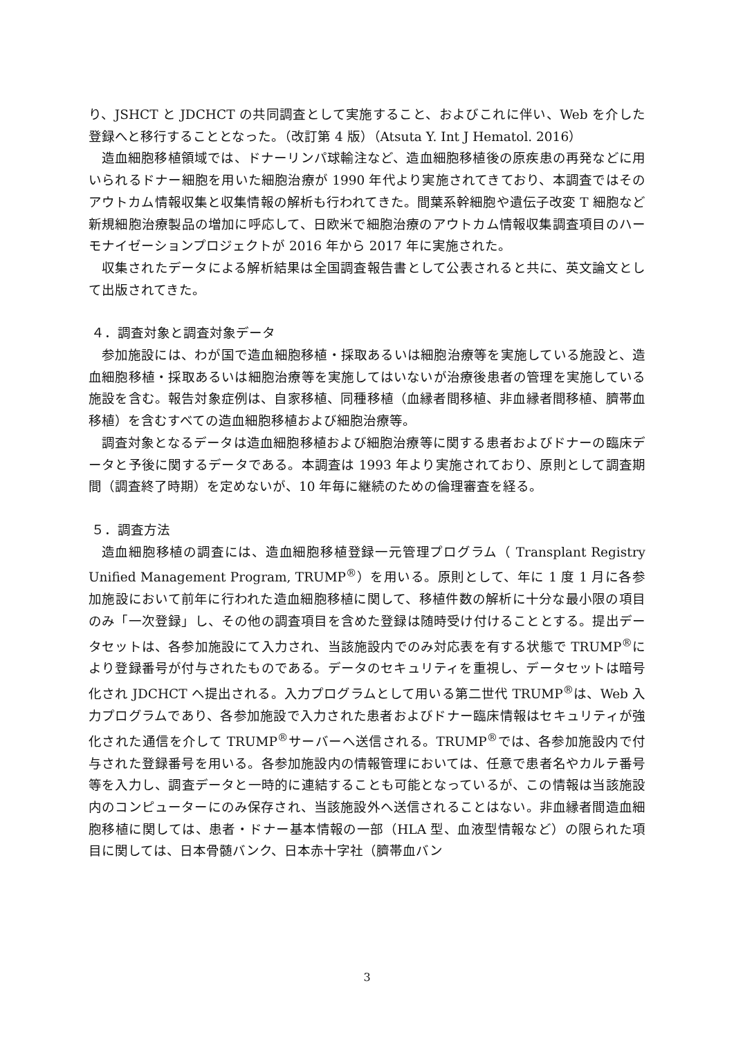り、JSHCT と JDCHCT の共同調査として実施すること、およびこれに伴い、Web を介した登録へと移行することとなった。（改訂第 4 版）（Atsuta Y. Int J Hematol. 2016）
造血細胞移植領域では、ドナーリンパ球輸注など、造血細胞移植後の原疾患の再発などに用いられるドナー細胞を用いた細胞治療が 1990 年代より実施されてきており、本調査ではそのアウトカム情報収集と収集情報の解析も行われてきた。間葉系幹細胞や遺伝子改変 T 細胞など新規細胞治療製品の増加に呼応して、日欧米で細胞治療のアウトカム情報収集調査項目のハーモナイゼーションプロジェクトが 2016 年から 2017 年に実施された。
収集されたデータによる解析結果は全国調査報告書として公表されると共に、英文論文として出版されてきた。
４．調査対象と調査対象データ
参加施設には、わが国で造血細胞移植・採取あるいは細胞治療等を実施している施設と、造血細胞移植・採取あるいは細胞治療等を実施してはいないが治療後患者の管理を実施している施設を含む。報告対象症例は、自家移植、同種移植（血縁者間移植、非血縁者間移植、臍帯血移植）を含むすべての造血細胞移植および細胞治療等。
調査対象となるデータは造血細胞移植および細胞治療等に関する患者およびドナーの臨床データと予後に関するデータである。本調査は 1993 年より実施されており、原則として調査期間（調査終了時期）を定めないが、10 年毎に継続のための倫理審査を経る。
５．調査方法
造血細胞移植の調査には、造血細胞移植登録一元管理プログラム（ Transplant Registry Unified Management Program, TRUMP<sup>®</sup>）を用いる。原則として、年に 1 度 1 月に各参加施設において前年に行われた造血細胞移植に関して、移植件数の解析に十分な最小限の項目のみ「一次登録」し、その他の調査項目を含めた登録は随時受け付けることとする。提出データセットは、各参加施設にて入力され、当該施設内でのみ対応表を有する状態で TRUMP<sup>®</sup>により登録番号が付与されたものである。データのセキュリティを重視し、データセットは暗号化され JDCHCT へ提出される。入力プログラムとして用いる第二世代 TRUMP<sup>®</sup>は、Web 入力プログラムであり、各参加施設で入力された患者およびドナー臨床情報はセキュリティが強化された通信を介して TRUMP<sup>®</sup>サーバーへ送信される。TRUMP<sup>®</sup>では、各参加施設内で付与された登録番号を用いる。各参加施設内の情報管理においては、任意で患者名やカルテ番号等を入力し、調査データと一時的に連結することも可能となっているが、この情報は当該施設内のコンピューターにのみ保存され、当該施設外へ送信されることはない。非血縁者間造血細胞移植に関しては、患者・ドナー基本情報の一部（HLA 型、血液型情報など）の限られた項目に関しては、日本骨髄バンク、日本赤十字社（臍帯血バン
3